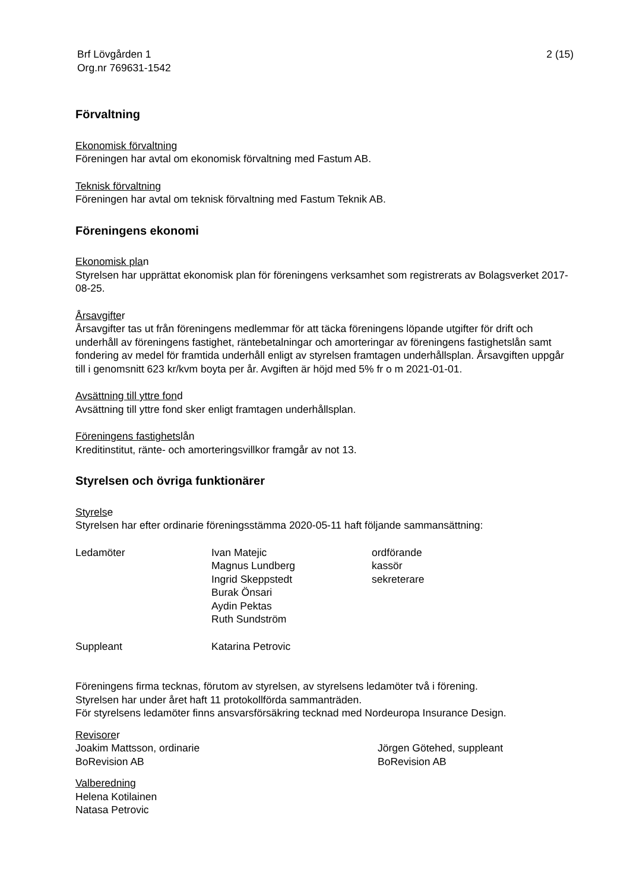Brf Lövgården 1
Org.nr 769631-1542
2 (15)
Förvaltning
Ekonomisk förvaltning
Föreningen har avtal om ekonomisk förvaltning med Fastum AB.
Teknisk förvaltning
Föreningen har avtal om teknisk förvaltning med Fastum Teknik AB.
Föreningens ekonomi
Ekonomisk plan
Styrelsen har upprättat ekonomisk plan för föreningens verksamhet som registrerats av Bolagsverket 2017-08-25.
Årsavgifter
Årsavgifter tas ut från föreningens medlemmar för att täcka föreningens löpande utgifter för drift och underhåll av föreningens fastighet, räntebetalningar och amorteringar av föreningens fastighetslån samt fondering av medel för framtida underhåll enligt av styrelsen framtagen underhållsplan. Årsavgiften uppgår till i genomsnitt 623 kr/kvm boyta per år. Avgiften är höjd med 5% fr o m 2021-01-01.
Avsättning till yttre fond
Avsättning till yttre fond sker enligt framtagen underhållsplan.
Föreningens fastighetslån
Kreditinstitut, ränte- och amorteringsvillkor framgår av not 13.
Styrelsen och övriga funktionärer
Styrelse
Styrelsen har efter ordinarie föreningsstämma 2020-05-11 haft följande sammansättning:
| Ledamöter | Ivan Matejic | ordförande |
| | Magnus Lundberg | kassör |
| | Ingrid Skeppstedt | sekreterare |
| | Burak Önsari | |
| | Aydin Pektas | |
| | Ruth Sundström | |
| Suppleant | Katarina Petrovic | |
Föreningens firma tecknas, förutom av styrelsen, av styrelsens ledamöter två i förening.
Styrelsen har under året haft 11 protokollförda sammanträden.
För styrelsens ledamöter finns ansvarsförsäkring tecknad med Nordeuropa Insurance Design.
Revisorer
Joakim Mattsson, ordinarie
BoRevision AB
Jörgen Götehed, suppleant
BoRevision AB
Valberedning
Helena Kotilainen
Natasa Petrovic